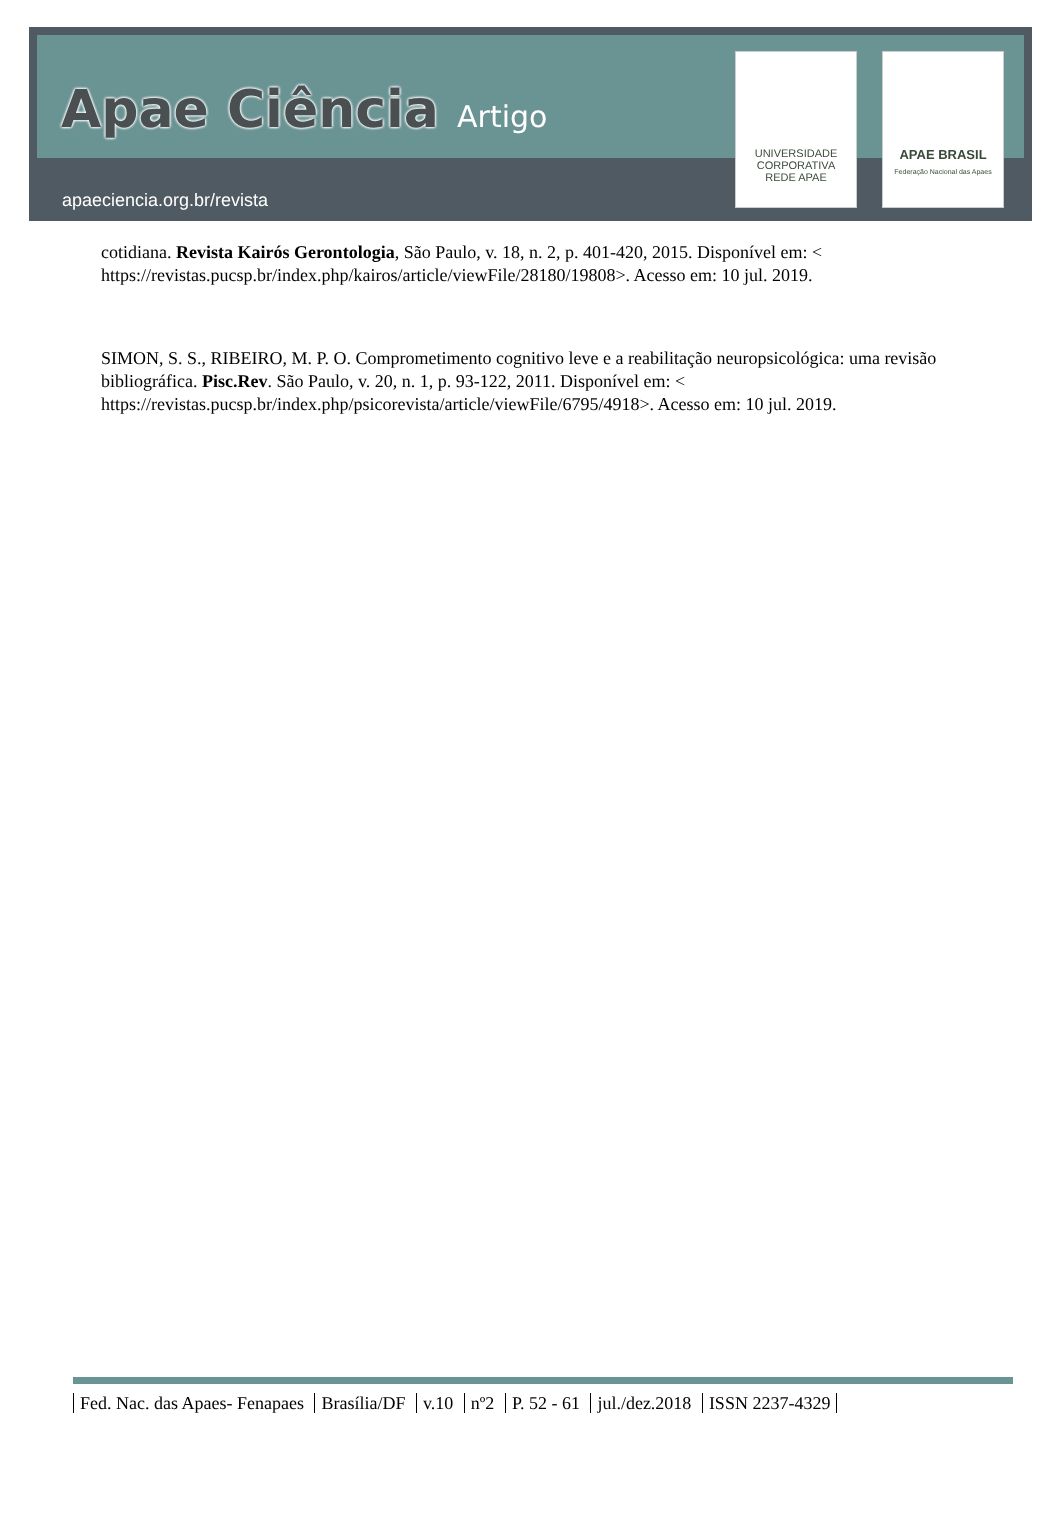Apae Ciência Artigo
apaeciencia.org.br/revista
UNIVERSIDADE CORPORATIVA
REDE APAE
APAE BRASIL
Federação Nacional das Apaes
cotidiana. Revista Kairós Gerontologia, São Paulo, v. 18, n. 2, p. 401-420, 2015. Disponível em: < https://revistas.pucsp.br/index.php/kairos/article/viewFile/28180/19808>. Acesso em: 10 jul. 2019.
SIMON, S. S., RIBEIRO, M. P. O. Comprometimento cognitivo leve e a reabilitação neuropsicológica: uma revisão bibliográfica. Pisc.Rev. São Paulo, v. 20, n. 1, p. 93-122, 2011. Disponível em: < https://revistas.pucsp.br/index.php/psicorevista/article/viewFile/6795/4918>. Acesso em: 10 jul. 2019.
Fed. Nac. das Apaes- Fenapaes Brasília/DF v.10 nº2 P. 52 - 61 jul./dez.2018 ISSN 2237-4329